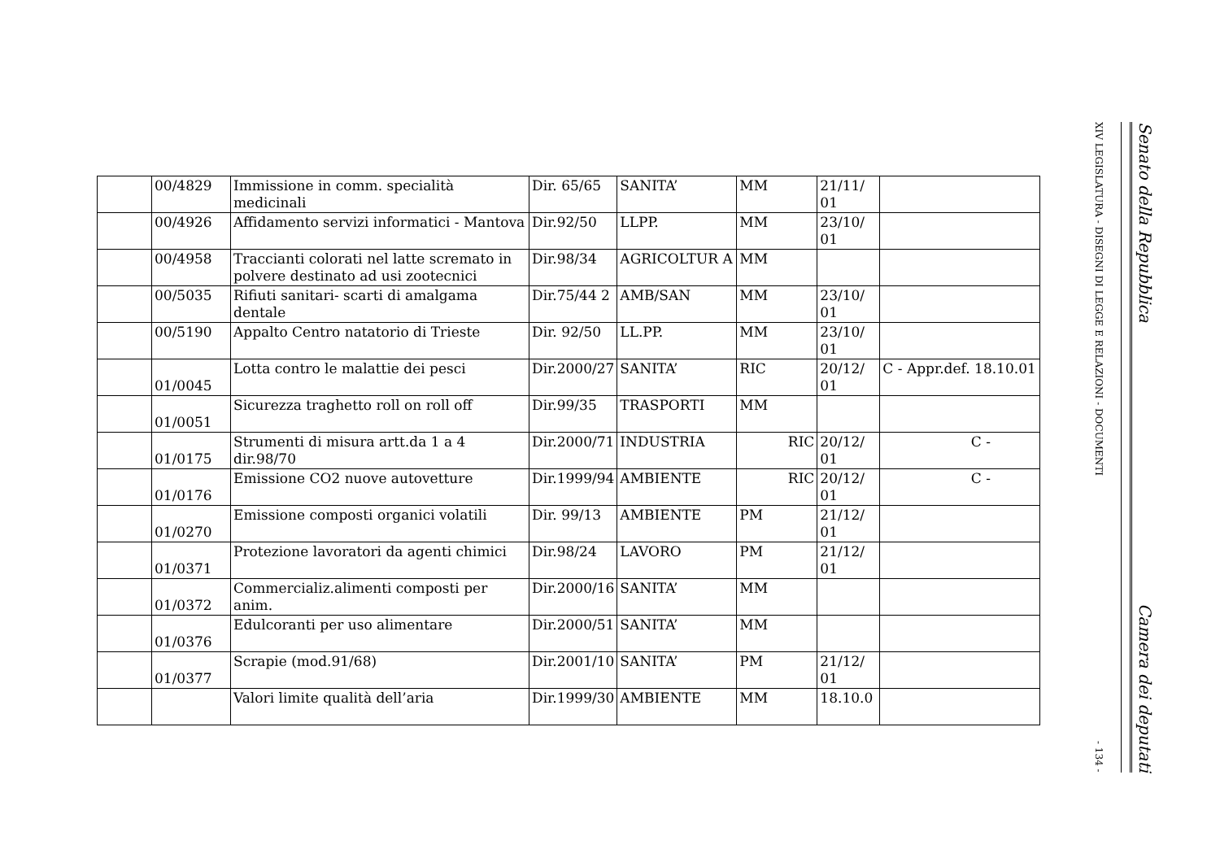| | 00/4829 | Immissione in comm. specialità medicinali | Dir. 65/65 | SANITA’ | MM | 21/11/ 01 | |
| | 00/4926 | Affidamento servizi informatici - Mantova | Dir.92/50 | LLPP. | MM | 23/10/ 01 | |
| | 00/4958 | Traccianti colorati nel latte scremato in polvere destinato ad usi zootecnici | Dir.98/34 | AGRICOLTUR A | MM | | |
| | 00/5035 | Rifiuti sanitari- scarti di amalgama dentale | Dir.75/44 2 | AMB/SAN | MM | 23/10/ 01 | |
| | 00/5190 | Appalto Centro natatorio di Trieste | Dir. 92/50 | LL.PP. | MM | 23/10/ 01 | |
| | 01/0045 | Lotta contro le malattie dei pesci | Dir.2000/27 | SANITA’ | RIC | 20/12/ 01 | C - Appr.def. 18.10.01 |
| | 01/0051 | Sicurezza traghetto roll on roll off | Dir.99/35 | TRASPORTI | MM | | |
| | 01/0175 | Strumenti di misura artt.da 1 a 4 dir.98/70 | Dir.2000/71 | INDUSTRIA | RIC | 20/12/ 01 | C - |
| | 01/0176 | Emissione CO2 nuove autovetture | Dir.1999/94 | AMBIENTE | RIC | 20/12/ 01 | C - |
| | 01/0270 | Emissione composti organici volatili | Dir. 99/13 | AMBIENTE | PM | 21/12/ 01 | |
| | 01/0371 | Protezione lavoratori da agenti chimici | Dir.98/24 | LAVORO | PM | 21/12/ 01 | |
| | 01/0372 | Commercializ.alimenti composti per anim. | Dir.2000/16 | SANITA’ | MM | | |
| | 01/0376 | Edulcoranti per uso alimentare | Dir.2000/51 | SANITA’ | MM | | |
| | 01/0377 | Scrapie (mod.91/68) | Dir.2001/10 | SANITA’ | PM | 21/12/ 01 | |
| | | Valori limite qualità dell’aria | Dir.1999/30 | AMBIENTE | MM | 18.10.0 | |
Senato della Repubblica Camera dei deputati
XIV LEGISLATURA - DISEGNI DI LEGGE E RELAZIONI - DOCUMENTI - 134 -